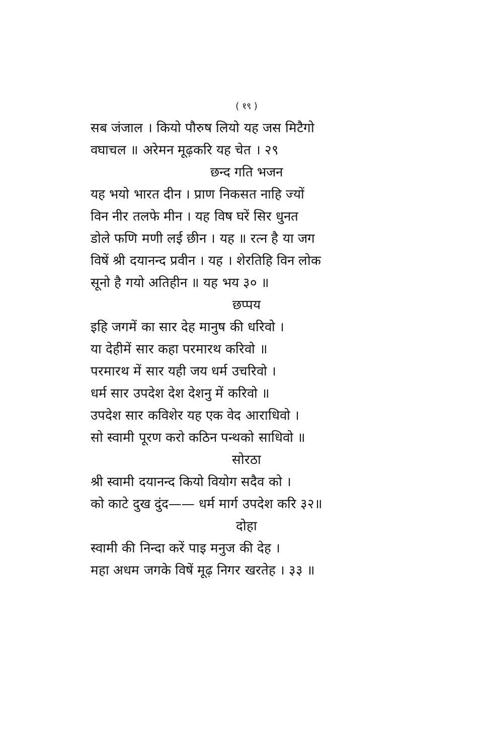( १९ )
सब जंजाल । कियो पौरुष लियो यह जस मिटैगो
वघाचल ॥ अरेमन मूढ़करि यह चेत । २९
छन्द गति भजन
यह भयो भारत दीन । प्राण निकसत नाहि ज्यों
विन नीर तलफे मीन । यह विष घरें सिर धुनत
डोले फणि मणी लई छीन । यह ॥ रत्न है या जग
विषें श्री दयानन्द प्रवीन । यह । शेरतिहि विन लोक
सूनो है गयो अतिहीन ॥ यह भय ३० ॥
छप्पय
इहि जगमें का सार देह मानुष की धरिवो ।
या देहीमें सार कहा परमारथ करिवो ॥
परमारथ में सार यही जय धर्म उचरिवो ।
धर्म सार उपदेश देश देशनु में करिवो ॥
उपदेश सार कविशेर यह एक वेद आराधिवो ।
सो स्वामी पूरण करो कठिन पन्थको साधिवो ॥
सोरठा
श्री स्वामी दयानन्द कियो वियोग सदैव को ।
को काटे दुख दुंद—— धर्म मार्ग उपदेश करि ३२॥
दोहा
स्वामी की निन्दा करें पाइ मनुज की देह ।
महा अधम जगके विषें मूढ़ निगर खरतेह । ३३ ॥